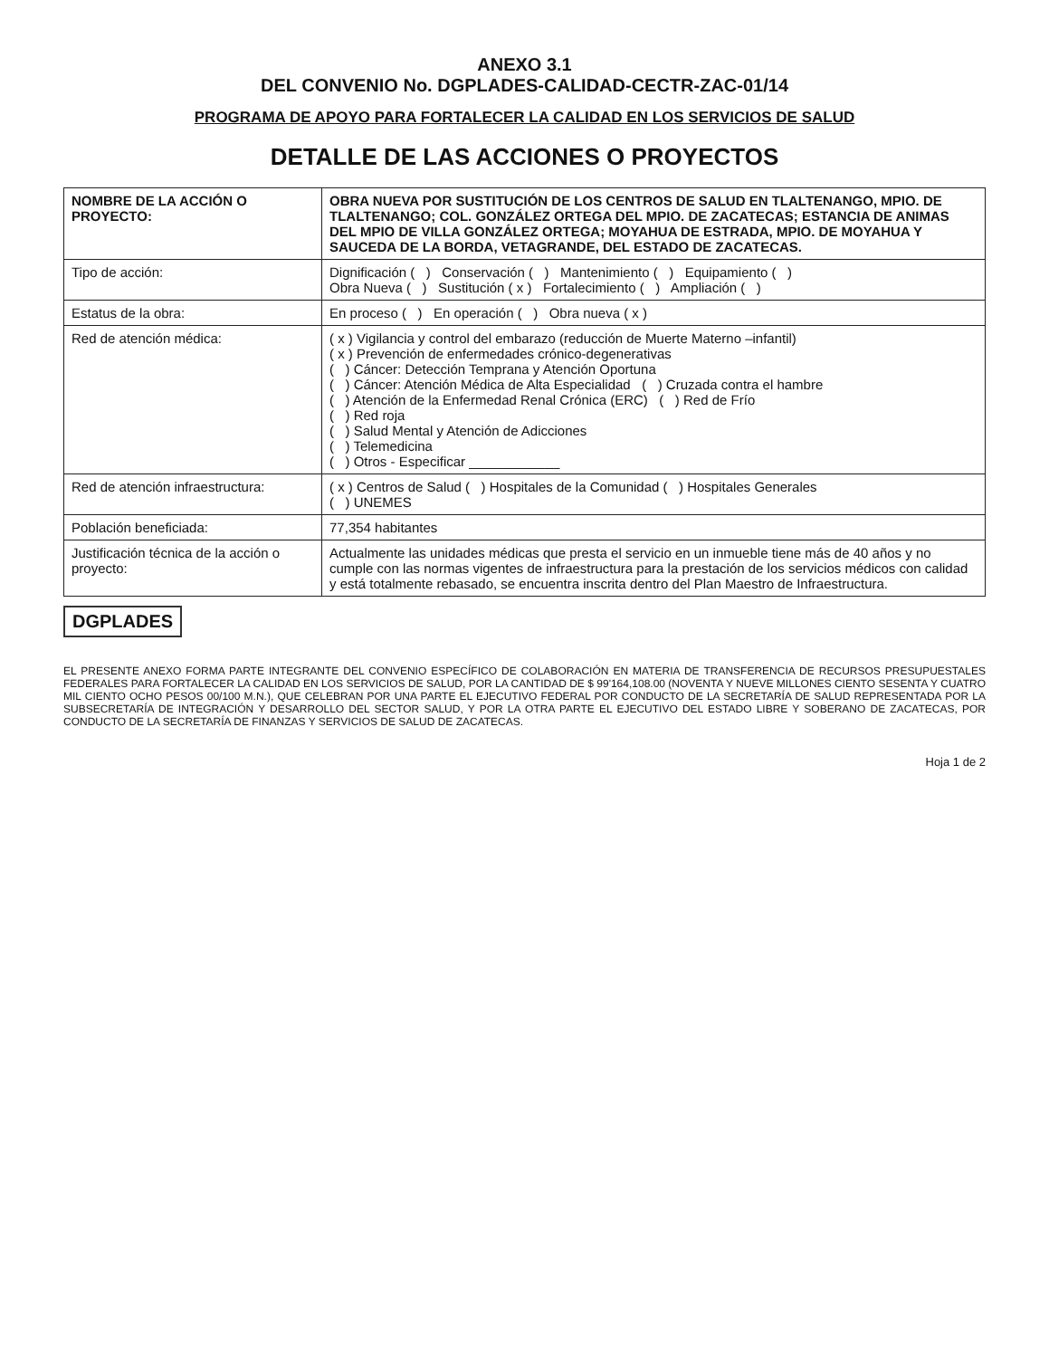ANEXO 3.1
DEL CONVENIO No. DGPLADES-CALIDAD-CECTR-ZAC-01/14
PROGRAMA DE APOYO PARA FORTALECER LA CALIDAD EN LOS SERVICIOS DE SALUD
DETALLE DE LAS ACCIONES O PROYECTOS
| NOMBRE DE LA ACCIÓN O PROYECTO: | OBRA NUEVA POR SUSTITUCIÓN DE LOS CENTROS DE SALUD EN TLALTENANGO, MPIO. DE TLALTENANGO; COL. GONZÁLEZ ORTEGA DEL MPIO. DE ZACATECAS; ESTANCIA DE ANIMAS DEL MPIO DE VILLA GONZÁLEZ ORTEGA; MOYAHUA DE ESTRADA, MPIO. DE MOYAHUA Y SAUCEDA DE LA BORDA, VETAGRANDE, DEL ESTADO DE ZACATECAS. |
| Tipo de acción: | Dignificación ( ) Conservación ( ) Mantenimiento ( ) Equipamiento ( ) Obra Nueva ( ) Sustitución ( x ) Fortalecimiento ( ) Ampliación ( ) |
| Estatus de la obra: | En proceso ( ) En operación ( ) Obra nueva ( x ) |
| Red de atención médica: | ( x ) Vigilancia y control del embarazo (reducción de Muerte Materno –infantil) ( x ) Prevención de enfermedades crónico-degenerativas ( ) Cáncer: Detección Temprana y Atención Oportuna ( ) Cáncer: Atención Médica de Alta Especialidad ( ) Cruzada contra el hambre ( ) Atención de la Enfermedad Renal Crónica (ERC) ( ) Red de Frío ( ) Red roja ( ) Salud Mental y Atención de Adicciones ( ) Telemedicina ( ) Otros - Especificar ____________ |
| Red de atención infraestructura: | ( x ) Centros de Salud ( ) Hospitales de la Comunidad ( ) Hospitales Generales ( ) UNEMES |
| Población beneficiada: | 77,354 habitantes |
| Justificación técnica de la acción o proyecto: | Actualmente las unidades médicas que presta el servicio en un inmueble tiene más de 40 años y no cumple con las normas vigentes de infraestructura para la prestación de los servicios médicos con calidad y está totalmente rebasado, se encuentra inscrita dentro del Plan Maestro de Infraestructura. |
DGPLADES
EL PRESENTE ANEXO FORMA PARTE INTEGRANTE DEL CONVENIO ESPECÍFICO DE COLABORACIÓN EN MATERIA DE TRANSFERENCIA DE RECURSOS PRESUPUESTALES FEDERALES PARA FORTALECER LA CALIDAD EN LOS SERVICIOS DE SALUD, POR LA CANTIDAD DE $ 99'164,108.00 (NOVENTA Y NUEVE MILLONES CIENTO SESENTA Y CUATRO MIL CIENTO OCHO PESOS 00/100 M.N.), QUE CELEBRAN POR UNA PARTE EL EJECUTIVO FEDERAL POR CONDUCTO DE LA SECRETARÍA DE SALUD REPRESENTADA POR LA SUBSECRETARÍA DE INTEGRACIÓN Y DESARROLLO DEL SECTOR SALUD, Y POR LA OTRA PARTE EL EJECUTIVO DEL ESTADO LIBRE Y SOBERANO DE ZACATECAS, POR CONDUCTO DE LA SECRETARÍA DE FINANZAS Y SERVICIOS DE SALUD DE ZACATECAS.
Hoja 1 de 2